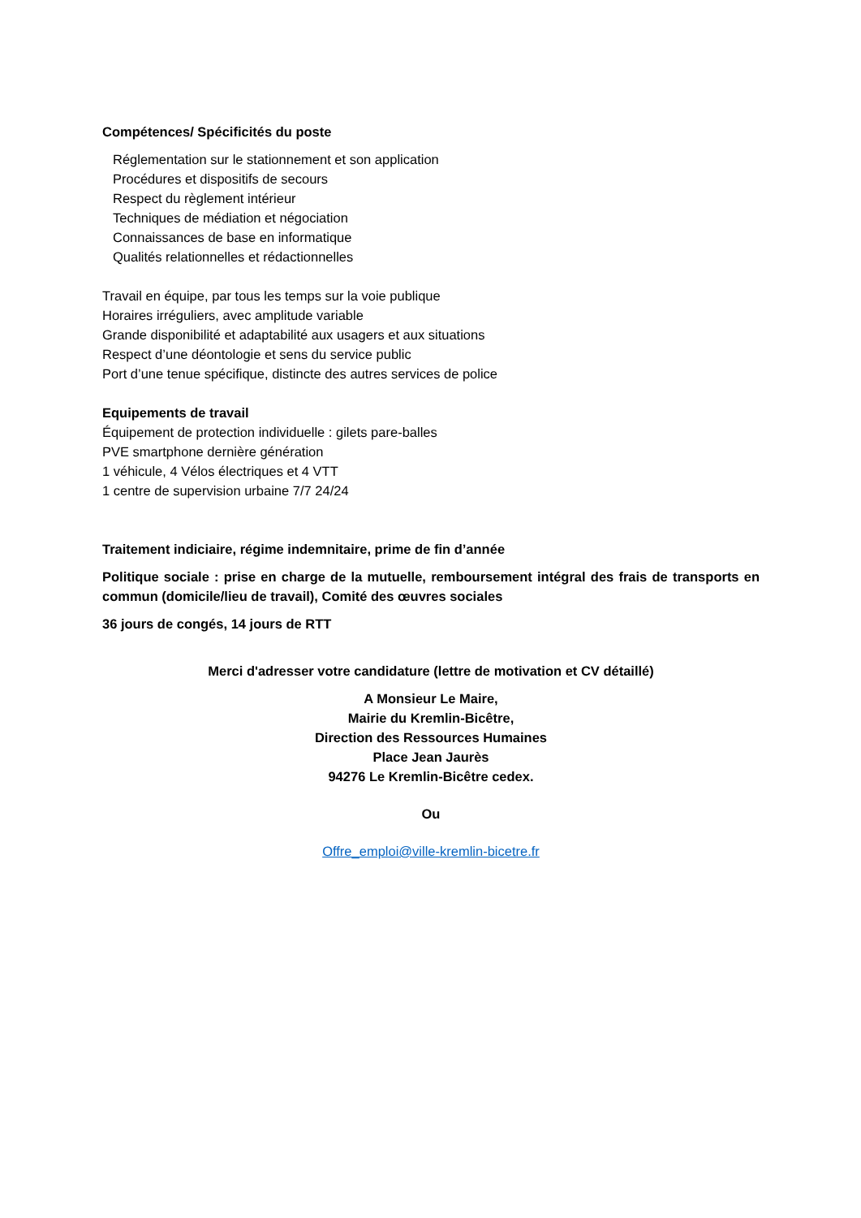Compétences/ Spécificités du poste
Réglementation sur le stationnement et son application
Procédures et dispositifs de secours
Respect du règlement intérieur
Techniques de médiation et négociation
Connaissances de base en informatique
Qualités relationnelles et rédactionnelles
Travail en équipe, par tous les temps sur la voie publique
Horaires irréguliers, avec amplitude variable
Grande disponibilité et adaptabilité aux usagers et aux situations
Respect d’une déontologie et sens du service public
Port d’une tenue spécifique, distincte des autres services de police
Equipements de travail
Équipement de protection individuelle : gilets pare-balles
PVE smartphone dernière génération
1 véhicule, 4 Vélos électriques et 4 VTT
1 centre de supervision urbaine 7/7 24/24
Traitement indiciaire, régime indemnitaire, prime de fin d’année
Politique sociale : prise en charge de la mutuelle, remboursement intégral des frais de transports en commun (domicile/lieu de travail), Comité des œuvres sociales
36 jours de congés, 14 jours de RTT
Merci d'adresser votre candidature (lettre de motivation et CV détaillé)
A Monsieur Le Maire,
Mairie du Kremlin-Bicêtre,
Direction des Ressources Humaines
Place Jean Jaurès
94276 Le Kremlin-Bicêtre cedex.
Ou
Offre_emploi@ville-kremlin-bicetre.fr